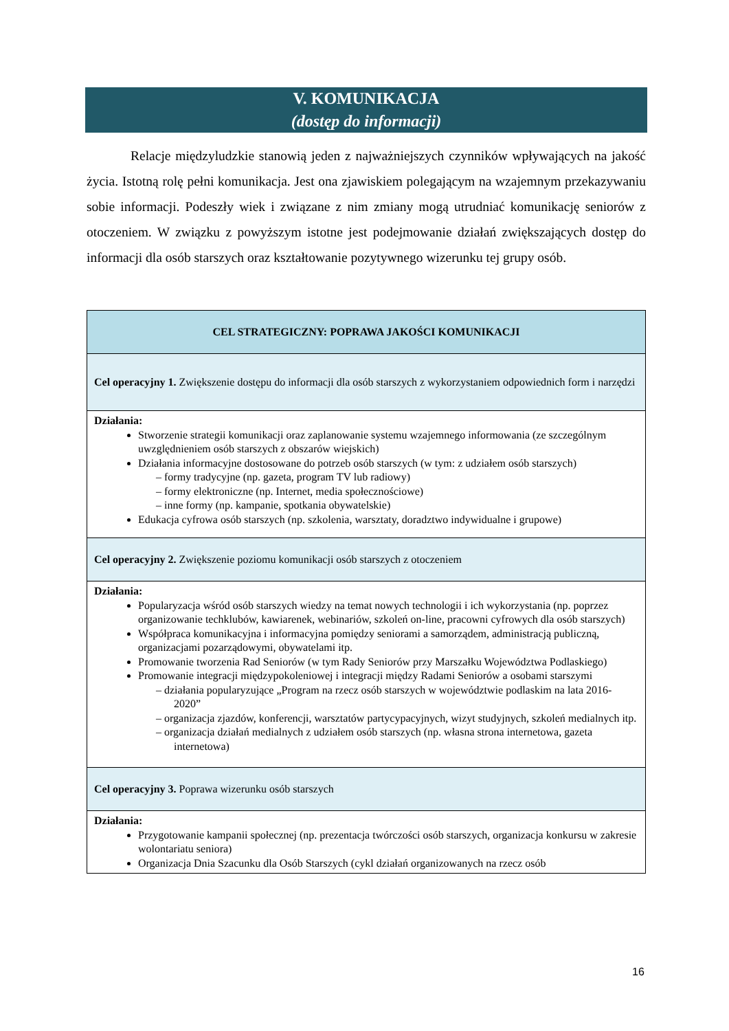V. KOMUNIKACJA
(dostęp do informacji)
Relacje międzyludzkie stanowią jeden z najważniejszych czynników wpływających na jakość życia. Istotną rolę pełni komunikacja. Jest ona zjawiskiem polegającym na wzajemnym przekazywaniu sobie informacji. Podeszły wiek i związane z nim zmiany mogą utrudniać komunikację seniorów z otoczeniem. W związku z powyższym istotne jest podejmowanie działań zwiększających dostęp do informacji dla osób starszych oraz kształtowanie pozytywnego wizerunku tej grupy osób.
| CEL STRATEGICZNY: POPRAWA JAKOŚCI KOMUNIKACJI |
| --- |
| Cel operacyjny 1. Zwiększenie dostępu do informacji dla osób starszych z wykorzystaniem odpowiednich form i narzędzi |
| Działania: Stworzenie strategii komunikacji oraz zaplanowanie systemu wzajemnego informowania (ze szczególnym uwzględnieniem osób starszych z obszarów wiejskich) Działania informacyjne dostosowane do potrzeb osób starszych (w tym: z udziałem osób starszych) – formy tradycyjne (np. gazeta, program TV lub radiowy) – formy elektroniczne (np. Internet, media społecznościowe) – inne formy (np. kampanie, spotkania obywatelskie) Edukacja cyfrowa osób starszych (np. szkolenia, warsztaty, doradztwo indywidualne i grupowe) |
| Cel operacyjny 2. Zwiększenie poziomu komunikacji osób starszych z otoczeniem |
| Działania: Popularyzacja wśród osób starszych wiedzy na temat nowych technologii i ich wykorzystania (np. poprzez organizowanie techklubów, kawiarenek, webinariów, szkoleń on-line, pracowni cyfrowych dla osób starszych) Współpraca komunikacyjna i informacyjna pomiędzy seniorami a samorządem, administracją publiczną, organizacjami pozarządowymi, obywatelami itp. Promowanie tworzenia Rad Seniorów (w tym Rady Seniorów przy Marszałku Województwa Podlaskiego) Promowanie integracji międzypokoleniowej i integracji między Radami Seniorów a osobami starszymi – działania popularyzujące „Program na rzecz osób starszych w województwie podlaskim na lata 2016-2020” – organizacja zjazdów, konferencji, warsztatów partycypacyjnych, wizyt studyjnych, szkoleń medialnych itp. – organizacja działań medialnych z udziałem osób starszych (np. własna strona internetowa, gazeta internetowa) |
| Cel operacyjny 3. Poprawa wizerunku osób starszych |
| Działania: Przygotowanie kampanii społecznej (np. prezentacja twórczości osób starszych, organizacja konkursu w zakresie wolontariatu seniora) Organizacja Dnia Szacunku dla Osób Starszych (cykl działań organizowanych na rzecz osób |
16